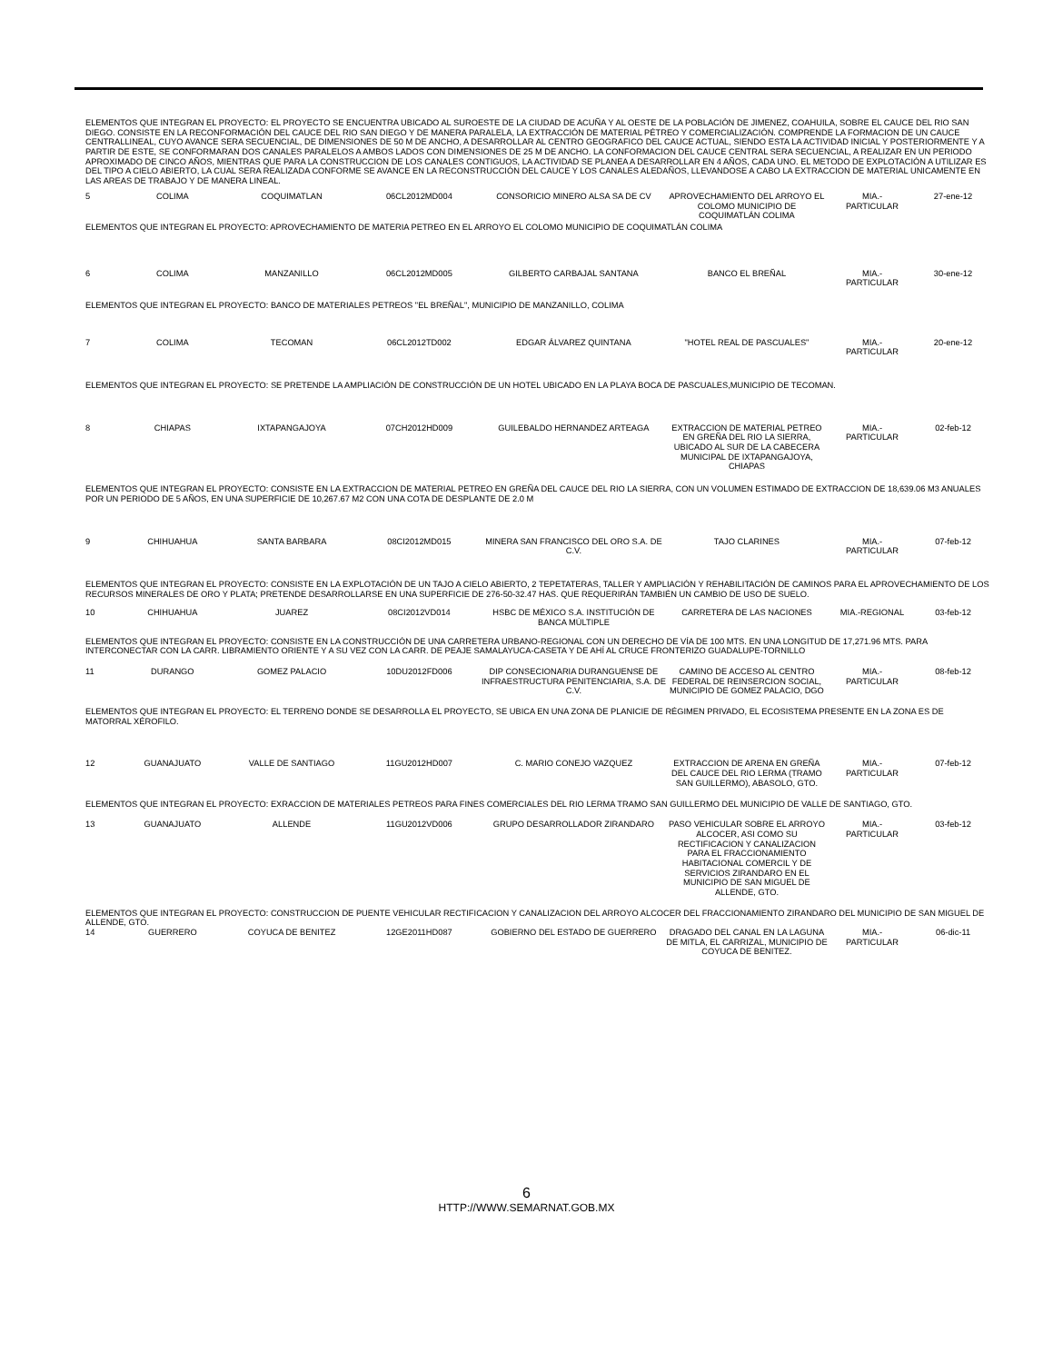| ELEMENTOS QUE INTEGRAN EL PROYECTO: EL PROYECTO SE ENCUENTRA UBICADO AL SUROESTE DE LA CIUDAD DE ACUÑA Y AL OESTE DE LA POBLACIÓN DE JIMENEZ, COAHUILA, SOBRE EL CAUCE DEL RIO SAN DIEGO. CONSISTE EN LA RECONFORMACIÓN DEL CAUCE DEL RIO SAN DIEGO Y DE MANERA PARALELA, LA EXTRACCIÓN DE MATERIAL PÉTREO Y COMERCIALIZACIÓN. COMPRENDE LA FORMACION DE UN CAUCE CENTRALLINEAL, CUYO AVANCE SERA SECUENCIAL, DE DIMENSIONES DE 50 M DE ANCHO, A DESARROLLAR AL CENTRO GEOGRAFICO DEL CAUCE ACTUAL, SIENDO ESTA LA ACTIVIDAD INICIAL Y POSTERIORMENTE Y A PARTIR DE ESTE, SE CONFORMARAN DOS CANALES PARALELOS A AMBOS LADOS CON DIMENSIONES DE 25 M DE ANCHO. LA CONFORMACION DEL CAUCE CENTRAL SERA SECUENCIAL, A REALIZAR EN UN PERIODO APROXIMADO DE CINCO AÑOS, MIENTRAS QUE PARA LA CONSTRUCCION DE LOS CANALES CONTIGUOS, LA ACTIVIDAD SE PLANEA A DESARROLLAR EN 4 AÑOS, CADA UNO. EL METODO DE EXPLOTACIÓN A UTILIZAR ES DEL TIPO A CIELO ABIERTO, LA CUAL SERA REALIZADA CONFORME SE AVANCE EN LA RECONSTRUCCIÓN DEL CAUCE Y LOS CANALES ALEDAÑOS, LLEVANDOSE A CABO LA EXTRACCION DE MATERIAL UNICAMENTE EN LAS AREAS DE TRABAJO Y DE MANERA LINEAL. | | | | | | | |
| 5 | COLIMA | COQUIMATLAN | 06CL2012MD004 | CONSORICIO MINERO ALSA SA DE CV | APROVECHAMIENTO DEL ARROYO EL COLOMO MUNICIPIO DE COQUIMATLÁN COLIMA | MIA.- PARTICULAR | 27-ene-12 |
| ELEMENTOS QUE INTEGRAN EL PROYECTO: APROVECHAMIENTO DE MATERIA PETREO EN EL ARROYO EL COLOMO MUNICIPIO DE COQUIMATLÁN COLIMA | | | | | | | |
| 6 | COLIMA | MANZANILLO | 06CL2012MD005 | GILBERTO CARBAJAL SANTANA | BANCO EL BREÑAL | MIA.- PARTICULAR | 30-ene-12 |
| ELEMENTOS QUE INTEGRAN EL PROYECTO: BANCO DE MATERIALES PETREOS "EL BREÑAL", MUNICIPIO DE MANZANILLO, COLIMA | | | | | | | |
| 7 | COLIMA | TECOMAN | 06CL2012TD002 | EDGAR ÁLVAREZ QUINTANA | "HOTEL REAL DE PASCUALES" | MIA.- PARTICULAR | 20-ene-12 |
| ELEMENTOS QUE INTEGRAN EL PROYECTO: SE PRETENDE LA AMPLIACIÓN DE CONSTRUCCIÓN DE UN HOTEL UBICADO EN LA PLAYA BOCA DE PASCUALES,MUNICIPIO DE TECOMAN. | | | | | | | |
| 8 | CHIAPAS | IXTAPANGAJOYA | 07CH2012HD009 | GUILEBALDO HERNANDEZ ARTEAGA | EXTRACCION DE MATERIAL PETREO EN GREÑA DEL RIO LA SIERRA, UBICADO AL SUR DE LA CABECERA MUNICIPAL DE IXTAPANGAJOYA, CHIAPAS | MIA.- PARTICULAR | 02-feb-12 |
| ELEMENTOS QUE INTEGRAN EL PROYECTO: CONSISTE EN LA EXTRACCION DE MATERIAL PETREO EN GREÑA DEL CAUCE DEL RIO LA SIERRA, CON UN VOLUMEN ESTIMADO DE EXTRACCION DE 18,639.06 M3 ANUALES POR UN PERIODO DE 5 AÑOS, EN UNA SUPERFICIE DE 10,267.67 M2 CON UNA COTA DE DESPLANTE DE 2.0 M | | | | | | | |
| 9 | CHIHUAHUA | SANTA BARBARA | 08CI2012MD015 | MINERA SAN FRANCISCO DEL ORO S.A. DE C.V. | TAJO CLARINES | MIA.- PARTICULAR | 07-feb-12 |
| ELEMENTOS QUE INTEGRAN EL PROYECTO: CONSISTE EN LA EXPLOTACIÓN DE UN TAJO A CIELO ABIERTO, 2 TEPETATERAS, TALLER Y AMPLIACIÓN Y REHABILITACIÓN DE CAMINOS PARA EL APROVECHAMIENTO DE LOS RECURSOS MINERALES DE ORO Y PLATA; PRETENDE DESARROLLARSE EN UNA SUPERFICIE DE 276-50-32.47 HAS. QUE REQUERIRÁN TAMBIÉN UN CAMBIO DE USO DE SUELO. | | | | | | | |
| 10 | CHIHUAHUA | JUAREZ | 08CI2012VD014 | HSBC DE MÉXICO S.A. INSTITUCIÓN DE BANCA MÚLTIPLE | CARRETERA DE LAS NACIONES | MIA.-REGIONAL | 03-feb-12 |
| ELEMENTOS QUE INTEGRAN EL PROYECTO: CONSISTE EN LA CONSTRUCCIÓN DE UNA CARRETERA URBANO-REGIONAL CON UN DERECHO DE VÍA DE 100 MTS. EN UNA LONGITUD DE 17,271.96 MTS. PARA INTERCONECTAR CON LA CARR. LIBRAMIENTO ORIENTE Y A SU VEZ CON LA CARR. DE PEAJE SAMALAYUCA-CASETA Y DE AHÍ AL CRUCE FRONTERIZO GUADALUPE-TORNILLO | | | | | | | |
| 11 | DURANGO | GOMEZ PALACIO | 10DU2012FD006 | DIP CONSECIONARIA DURANGUENSE DE INFRAESTRUCTURA PENITENCIARIA, S.A. DE C.V. | CAMINO DE ACCESO AL CENTRO FEDERAL DE REINSERCION SOCIAL, MUNICIPIO DE GOMEZ PALACIO, DGO | MIA.- PARTICULAR | 08-feb-12 |
| ELEMENTOS QUE INTEGRAN EL PROYECTO: EL TERRENO DONDE SE DESARROLLA EL PROYECTO, SE UBICA EN UNA ZONA DE PLANICIE DE RÉGIMEN PRIVADO, EL ECOSISTEMA PRESENTE EN LA ZONA ES DE MATORRAL XÉROFILO. | | | | | | | |
| 12 | GUANAJUATO | VALLE DE SANTIAGO | 11GU2012HD007 | C. MARIO CONEJO VAZQUEZ | EXTRACCION DE ARENA EN GREÑA DEL CAUCE DEL RIO LERMA (TRAMO SAN GUILLERMO), ABASOLO, GTO. | MIA.- PARTICULAR | 07-feb-12 |
| ELEMENTOS QUE INTEGRAN EL PROYECTO: EXRACCION DE MATERIALES PETREOS PARA FINES COMERCIALES DEL RIO LERMA TRAMO SAN GUILLERMO DEL MUNICIPIO DE VALLE DE SANTIAGO, GTO. | | | | | | | |
| 13 | GUANAJUATO | ALLENDE | 11GU2012VD006 | GRUPO DESARROLLADOR ZIRANDARO | PASO VEHICULAR SOBRE EL ARROYO ALCOCER, ASI COMO SU RECTIFICACION Y CANALIZACION PARA EL FRACCIONAMIENTO HABITACIONAL COMERCIL Y DE SERVICIOS ZIRANDARO EN EL MUNICIPIO DE SAN MIGUEL DE ALLENDE, GTO. | MIA.- PARTICULAR | 03-feb-12 |
| ELEMENTOS QUE INTEGRAN EL PROYECTO: CONSTRUCCION DE PUENTE VEHICULAR RECTIFICACION Y CANALIZACION DEL ARROYO ALCOCER DEL FRACCIONAMIENTO ZIRANDARO DEL MUNICIPIO DE SAN MIGUEL DE ALLENDE, GTO. | | | | | | | |
| 14 | GUERRERO | COYUCA DE BENITEZ | 12GE2011HD087 | GOBIERNO DEL ESTADO DE GUERRERO | DRAGADO DEL CANAL EN LA LAGUNA DE MITLA, EL CARRIZAL, MUNICIPIO DE COYUCA DE BENITEZ. | MIA.- PARTICULAR | 06-dic-11 |
6
HTTP://WWW.SEMARNAT.GOB.MX